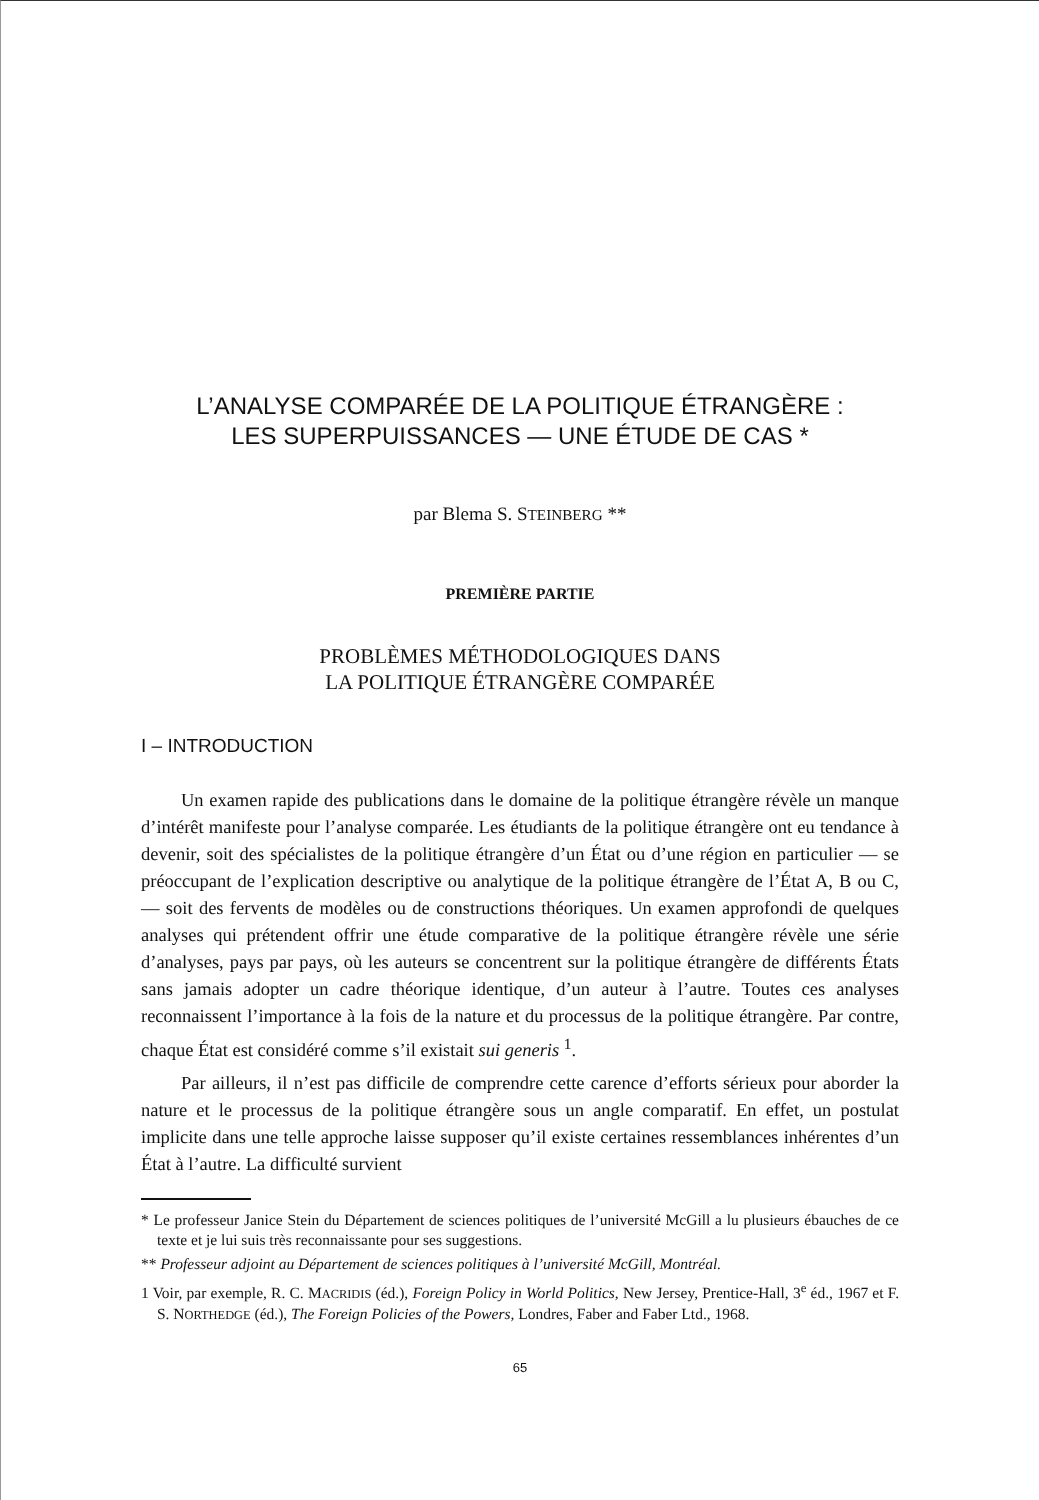L’ANALYSE COMPARÉE DE LA POLITIQUE ÉTRANGÈRE :
LES SUPERPUISSANCES — UNE ÉTUDE DE CAS *
par Blema S. STEINBERG **
PREMIÈRE PARTIE
PROBLÈMES MÉTHODOLOGIQUES DANS
LA POLITIQUE ÉTRANGÈRE COMPARÉE
I – INTRODUCTION
Un examen rapide des publications dans le domaine de la politique étrangère révèle un manque d’intérêt manifeste pour l’analyse comparée. Les étudiants de la politique étrangère ont eu tendance à devenir, soit des spécialistes de la politique étrangère d’un État ou d’une région en particulier — se préoccupant de l’explication descriptive ou analytique de la politique étrangère de l’État A, B ou C, — soit des fervents de modèles ou de constructions théoriques. Un examen approfondi de quelques analyses qui prétendent offrir une étude comparative de la politique étrangère révèle une série d’analyses, pays par pays, où les auteurs se concentrent sur la politique étrangère de différents États sans jamais adopter un cadre théorique identique, d’un auteur à l’autre. Toutes ces analyses reconnaissent l’importance à la fois de la nature et du processus de la politique étrangère. Par contre, chaque État est considéré comme s’il existait sui generis <sup>1</sup>.
Par ailleurs, il n’est pas difficile de comprendre cette carence d’efforts sérieux pour aborder la nature et le processus de la politique étrangère sous un angle comparatif. En effet, un postulat implicite dans une telle approche laisse supposer qu’il existe certaines ressemblances inhérentes d’un État à l’autre. La difficulté survient
* Le professeur Janice Stein du Département de sciences politiques de l’université McGill a lu plusieurs ébauches de ce texte et je lui suis très reconnaissante pour ses suggestions.
** Professeur adjoint au Département de sciences politiques à l’université McGill, Montréal.
1 Voir, par exemple, R. C. MACRIDIS (éd.), Foreign Policy in World Politics, New Jersey, Prentice-Hall, 3<sup>e</sup> éd., 1967 et F. S. NORTHEDGE (éd.), The Foreign Policies of the Powers, Londres, Faber and Faber Ltd., 1968.
65